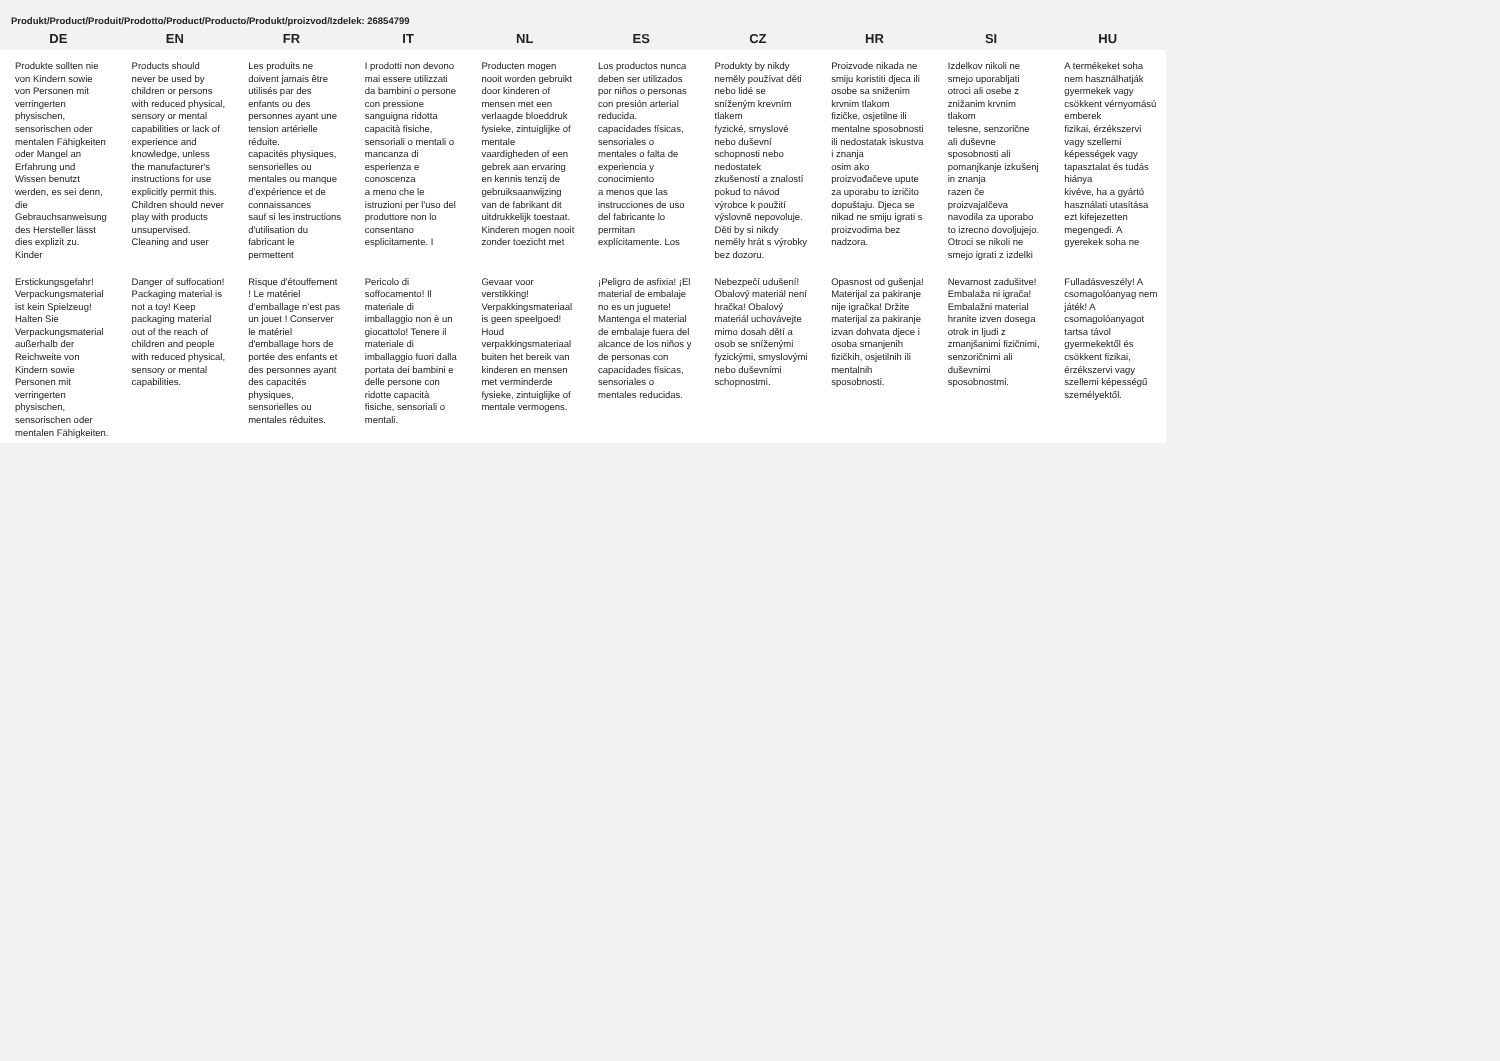Produkt/Product/Produit/Prodotto/Product/Producto/Produkt/proizvod/Izdelek: 26854799
| DE | EN | FR | IT | NL | ES | CZ | HR | SI | HU |
| --- | --- | --- | --- | --- | --- | --- | --- | --- | --- |
| Produkte sollten nie von Kindern sowie von Personen mit verringerten physischen, sensorischen oder mentalen Fähigkeiten oder Mangel an Erfahrung und Wissen benutzt werden, es sei denn, die Gebrauchsanweisung des Hersteller lässt dies explizit zu. Kinder | Products should never be used by children or persons with reduced physical, sensory or mental capabilities or lack of experience and knowledge, unless the manufacturer's instructions for use explicitly permit this. Children should never play with products unsupervised. Cleaning and user | Les produits ne doivent jamais être utilisés par des enfants ou des personnes ayant une tension artérielle réduite. capacités physiques, sensorielles ou mentales ou manque d’expérience et de connaissances sauf si les instructions d'utilisation du fabricant le permettent | I prodotti non devono mai essere utilizzati da bambini o persone con pressione sanguigna ridotta capacità fisiche, sensoriali o mentali o mancanza di esperienza e conoscenza a meno che le istruzioni per l'uso del produttore non lo consentano esplicitamente. I | Producten mogen nooit worden gebruikt door kinderen of mensen met een verlaagde bloeddruk fysieke, zintuiglijke of mentale vaardigheden of een gebrek aan ervaring en kennis tenzij de gebruiksaanwijzing van de fabrikant dit uitdrukkelijk toestaat. Kinderen mogen nooit zonder toezicht met | Los productos nunca deben ser utilizados por niños o personas con presión arterial reducida. capacidades físicas, sensoriales o mentales o falta de experiencia y conocimiento a menos que las instrucciones de uso del fabricante lo permitan explícitamente. Los | Produkty by nikdy neměly používat děti nebo lidé se sníženým krevním tlakem fyzické, smyslové nebo duševní schopnosti nebo nedostatek zkušeností a znalostí pokud to návod výrobce k použití výslovně nepovoluje. Děti by si nikdy neměly hrát s výrobky bez dozoru. | Proizvode nikada ne smiju koristiti djeca ili osobe sa sniženim krvnim tlakom fizičke, osjetilne ili mentalne sposobnosti ili nedostatak iskustva i znanja osim ako proizvođačeve upute za uporabu to izričito dopuštaju. Djeca se nikad ne smiju igrati s proizvodima bez nadzora. | Izdelkov nikoli ne smejo uporabljati otroci ali osebe z znižanim krvnim tlakom telesne, senzorične ali duševne sposobnosti ali pomanjkanje izkušenj in znanja razen če proizvajalčeva navodila za uporabo to izrecno dovoljujejo. Otroci se nikoli ne smejo igrati z izdelki | A termékeket soha nem használhatják gyermekek vagy csökkent vérnyomású emberek fizikai, érzékszervi vagy szellemi képességek vagy tapasztalat és tudás hiánya kivéve, ha a gyártó használati utasítása ezt kifejezetten megengedi. A gyerekek soha ne |
| Erstickungsgefahr! Verpackungsmaterial ist kein Spielzeug! Halten Sie Verpackungsmaterial außerhalb der Reichweite von Kindern sowie Personen mit verringerten physischen, sensorischen oder mentalen Fähigkeiten. | Danger of suffocation! Packaging material is not a toy! Keep packaging material out of the reach of children and people with reduced physical, sensory or mental capabilities. | Risque d'étouffement ! Le matériel d’emballage n’est pas un jouet ! Conserver le matériel d'emballage hors de portée des enfants et des personnes ayant des capacités physiques, sensorielles ou mentales réduites. | Pericolo di soffocamento! Il materiale di imballaggio non è un giocattolo! Tenere il materiale di imballaggio fuori dalla portata dei bambini e delle persone con ridotte capacità fisiche, sensoriali o mentali. | Gevaar voor verstikking! Verpakkingsmateriaal is geen speelgoed! Houd verpakkingsmateriaal buiten het bereik van kinderen en mensen met verminderde fysieke, zintuiglijke of mentale vermogens. | ¡Peligro de asfixia! ¡El material de embalaje no es un juguete! Mantenga el material de embalaje fuera del alcance de los niños y de personas con capacidades físicas, sensoriales o mentales reducidas. | Nebezpečí udušení! Obalový materiál není hračka! Obalový materiál uchovávejte mimo dosah dětí a osob se sníženými fyzickými, smyslovými nebo duševními schopnostmi. | Opasnost od gušenja! Materijal za pakiranje nije igračka! Držite materijal za pakiranje izvan dohvata djece i osoba smanjenih fizičkih, osjetilnih ili mentalnih sposobnosti. | Nevarnost zadušitve! Embalaža ni igrača! Embalažni material hranite izven dosega otrok in ljudi z zmanjšanimi fizičnimi, senzoričnimi ali duševnimi sposobnostmi. | Fulladásveszély! A csomagolóanyag nem játék! A csomagolóanyagot tartsa távol gyermekektől és csökkent fizikai, érzékszervi vagy szellemi képességű személyektől. |